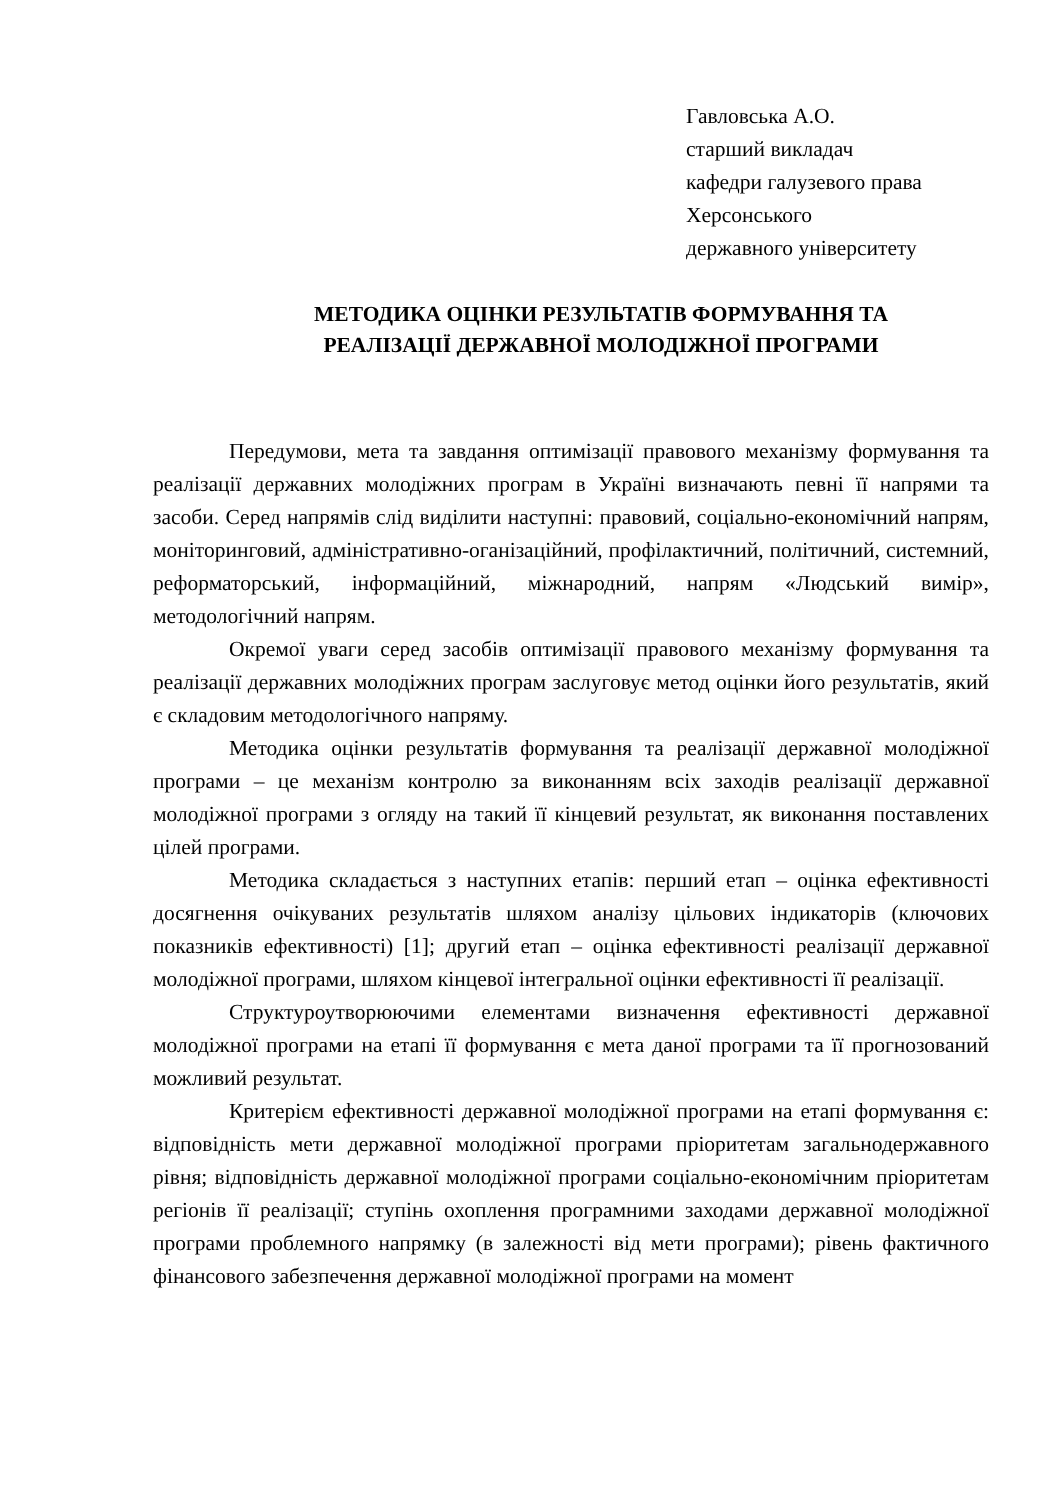Гавловська А.О.
старший викладач
кафедри галузевого права
Херсонського
державного університету
МЕТОДИКА ОЦІНКИ РЕЗУЛЬТАТІВ ФОРМУВАННЯ ТА
РЕАЛІЗАЦІЇ ДЕРЖАВНОЇ МОЛОДІЖНОЇ ПРОГРАМИ
Передумови, мета та завдання оптимізації правового механізму формування та реалізації державних молодіжних програм в Україні визначають певні її напрями та засоби. Серед напрямів слід виділити наступні: правовий, соціально-економічний напрям, моніторинговий, адміністративно-оганізаційний, профілактичний, політичний, системний, реформаторський, інформаційний, міжнародний, напрям «Людський вимір», методологічний напрям.
Окремої уваги серед засобів оптимізації правового механізму формування та реалізації державних молодіжних програм заслуговує метод оцінки його результатів, який є складовим методологічного напряму.
Методика оцінки результатів формування та реалізації державної молодіжної програми – це механізм контролю за виконанням всіх заходів реалізації державної молодіжної програми з огляду на такий її кінцевий результат, як виконання поставлених цілей програми.
Методика складається з наступних етапів: перший етап – оцінка ефективності досягнення очікуваних результатів шляхом аналізу цільових індикаторів (ключових показників ефективності) [1]; другий етап – оцінка ефективності реалізації державної молодіжної програми, шляхом кінцевої інтегральної оцінки ефективності її реалізації.
Структуроутворюючими елементами визначення ефективності державної молодіжної програми на етапі її формування є мета даної програми та її прогнозований можливий результат.
Критерієм ефективності державної молодіжної програми на етапі формування є: відповідність мети державної молодіжної програми пріоритетам загальнодержавного рівня; відповідність державної молодіжної програми соціально-економічним пріоритетам регіонів її реалізації; ступінь охоплення програмними заходами державної молодіжної програми проблемного напрямку (в залежності від мети програми); рівень фактичного фінансового забезпечення державної молодіжної програми на момент